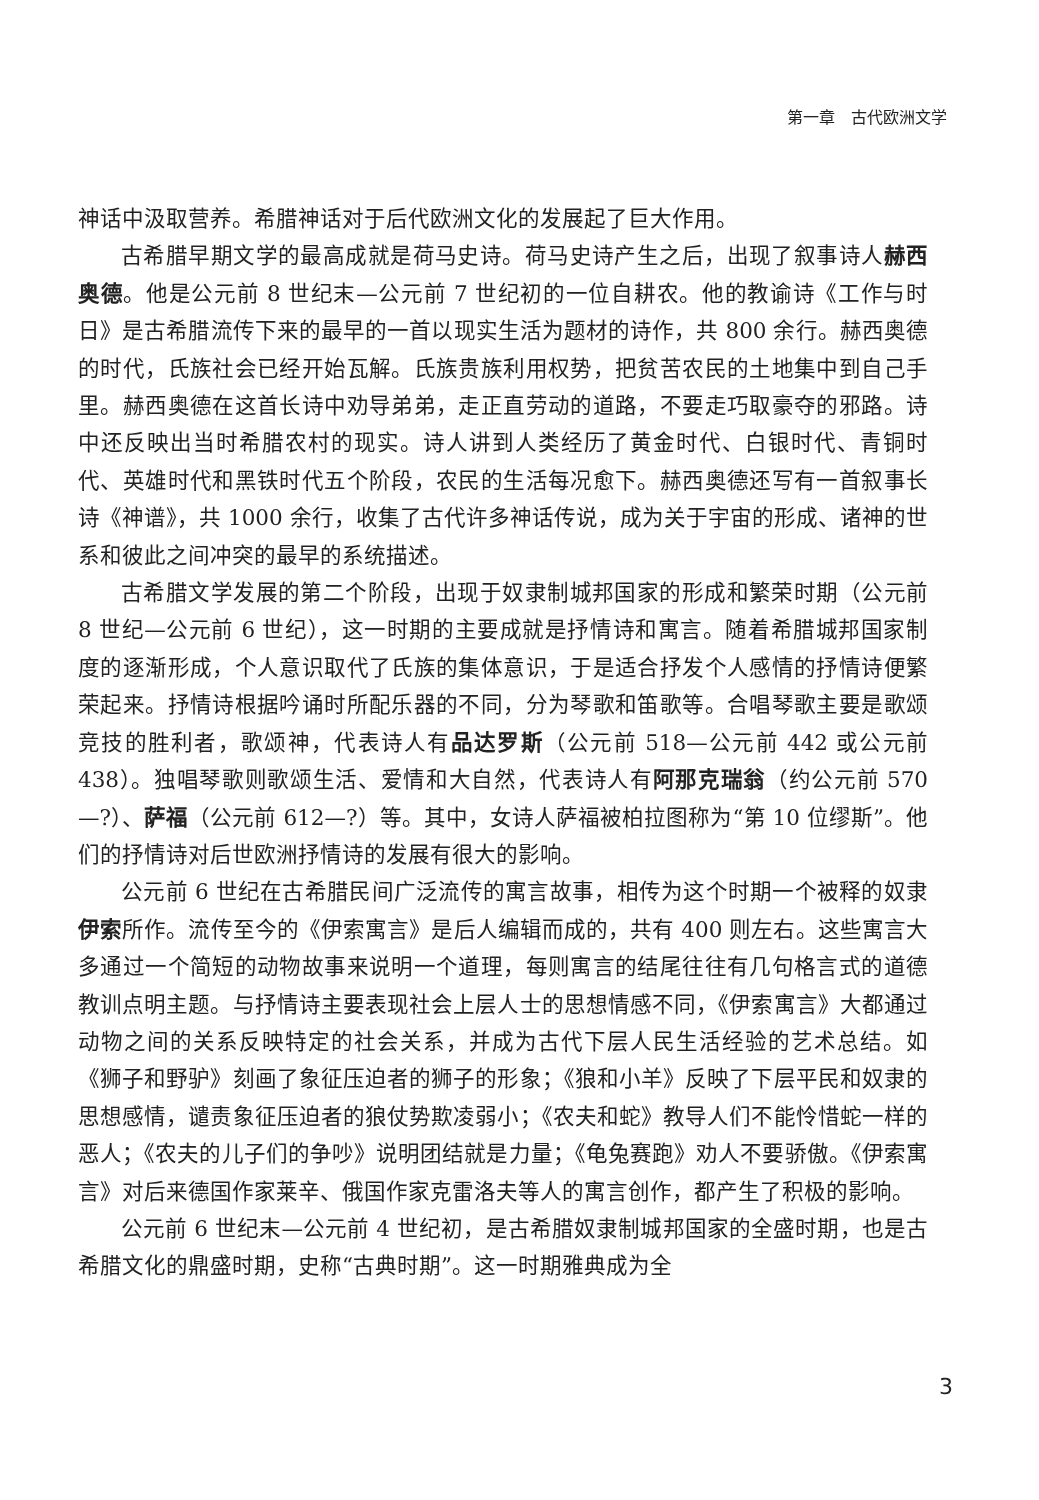第一章　古代欧洲文学
神话中汲取营养。希腊神话对于后代欧洲文化的发展起了巨大作用。
古希腊早期文学的最高成就是荷马史诗。荷马史诗产生之后，出现了叙事诗人赫西奥德。他是公元前 8 世纪末—公元前 7 世纪初的一位自耕农。他的教谕诗《工作与时日》是古希腊流传下来的最早的一首以现实生活为题材的诗作，共 800 余行。赫西奥德的时代，氏族社会已经开始瓦解。氏族贵族利用权势，把贫苦农民的土地集中到自己手里。赫西奥德在这首长诗中劝导弟弟，走正直劳动的道路，不要走巧取豪夺的邪路。诗中还反映出当时希腊农村的现实。诗人讲到人类经历了黄金时代、白银时代、青铜时代、英雄时代和黑铁时代五个阶段，农民的生活每况愈下。赫西奥德还写有一首叙事长诗《神谱》，共 1000 余行，收集了古代许多神话传说，成为关于宇宙的形成、诸神的世系和彼此之间冲突的最早的系统描述。
古希腊文学发展的第二个阶段，出现于奴隶制城邦国家的形成和繁荣时期（公元前 8 世纪—公元前 6 世纪），这一时期的主要成就是抒情诗和寓言。随着希腊城邦国家制度的逐渐形成，个人意识取代了氏族的集体意识，于是适合抒发个人感情的抒情诗便繁荣起来。抒情诗根据吟诵时所配乐器的不同，分为琴歌和笛歌等。合唱琴歌主要是歌颂竞技的胜利者，歌颂神，代表诗人有品达罗斯（公元前 518—公元前 442 或公元前 438）。独唱琴歌则歌颂生活、爱情和大自然，代表诗人有阿那克瑞翁（约公元前 570—?）、萨福（公元前 612—?）等。其中，女诗人萨福被柏拉图称为“第 10 位缪斯”。他们的抒情诗对后世欧洲抒情诗的发展有很大的影响。
公元前 6 世纪在古希腊民间广泛流传的寓言故事，相传为这个时期一个被释的奴隶伊索所作。流传至今的《伊索寓言》是后人编辑而成的，共有 400 则左右。这些寓言大多通过一个简短的动物故事来说明一个道理，每则寓言的结尾往往有几句格言式的道德教训点明主题。与抒情诗主要表现社会上层人士的思想情感不同，《伊索寓言》大都通过动物之间的关系反映特定的社会关系，并成为古代下层人民生活经验的艺术总结。如《狮子和野驴》刻画了象征压迫者的狮子的形象；《狼和小羊》反映了下层平民和奴隶的思想感情，谴责象征压迫者的狼仗势欺凌弱小；《农夫和蛇》教导人们不能怜惜蛇一样的恶人；《农夫的儿子们的争吵》说明团结就是力量；《龟兔赛跑》劝人不要骄傲。《伊索寓言》对后来德国作家莱辛、俄国作家克雷洛夫等人的寓言创作，都产生了积极的影响。
公元前 6 世纪末—公元前 4 世纪初，是古希腊奴隶制城邦国家的全盛时期，也是古希腊文化的鼎盛时期，史称“古典时期”。这一时期雅典成为全
3